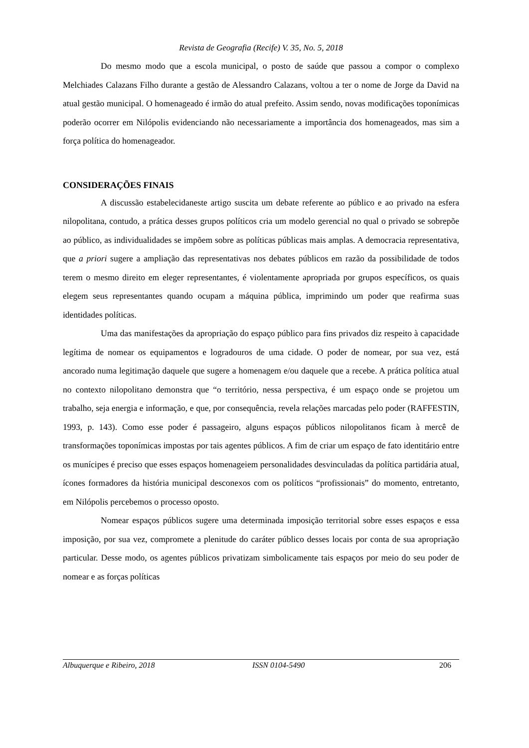Revista de Geografia (Recife) V. 35, No. 5, 2018
Do mesmo modo que a escola municipal, o posto de saúde que passou a compor o complexo Melchiades Calazans Filho durante a gestão de Alessandro Calazans, voltou a ter o nome de Jorge da David na atual gestão municipal. O homenageado é irmão do atual prefeito. Assim sendo, novas modificações toponímicas poderão ocorrer em Nilópolis evidenciando não necessariamente a importância dos homenageados, mas sim a força política do homenageador.
CONSIDERAÇÕES FINAIS
A discussão estabelecidaneste artigo suscita um debate referente ao público e ao privado na esfera nilopolitana, contudo, a prática desses grupos políticos cria um modelo gerencial no qual o privado se sobrepõe ao público, as individualidades se impõem sobre as políticas públicas mais amplas. A democracia representativa, que a priori sugere a ampliação das representativas nos debates públicos em razão da possibilidade de todos terem o mesmo direito em eleger representantes, é violentamente apropriada por grupos específicos, os quais elegem seus representantes quando ocupam a máquina pública, imprimindo um poder que reafirma suas identidades políticas.
Uma das manifestações da apropriação do espaço público para fins privados diz respeito à capacidade legítima de nomear os equipamentos e logradouros de uma cidade. O poder de nomear, por sua vez, está ancorado numa legitimação daquele que sugere a homenagem e/ou daquele que a recebe. A prática política atual no contexto nilopolitano demonstra que “o território, nessa perspectiva, é um espaço onde se projetou um trabalho, seja energia e informação, e que, por consequência, revela relações marcadas pelo poder (RAFFESTIN, 1993, p. 143). Como esse poder é passageiro, alguns espaços públicos nilopolitanos ficam à mercê de transformações toponímicas impostas por tais agentes públicos. A fim de criar um espaço de fato identitário entre os munícipes é preciso que esses espaços homenageiem personalidades desvinculadas da política partidária atual, ícones formadores da história municipal desconexos com os políticos “profissionais” do momento, entretanto, em Nilópolis percebemos o processo oposto.
Nomear espaços públicos sugere uma determinada imposição territorial sobre esses espaços e essa imposição, por sua vez, compromete a plenitude do caráter público desses locais por conta de sua apropriação particular. Desse modo, os agentes públicos privatizam simbolicamente tais espaços por meio do seu poder de nomear e as forças políticas
Albuquerque e Ribeiro, 2018 ISSN 0104-5490 206